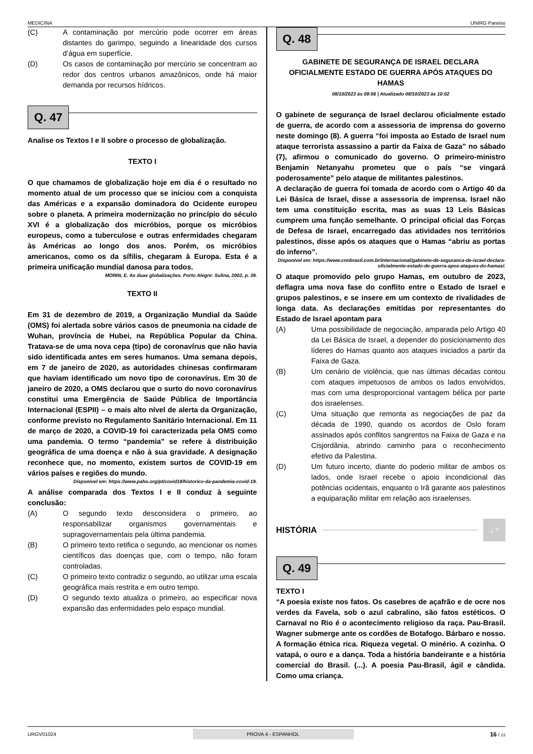MEDICINA UNIRG Paraíso
(C) A contaminação por mercúrio pode ocorrer em áreas distantes do garimpo, seguindo a linearidade dos cursos d’água em superfície.
(D) Os casos de contaminação por mercúrio se concentram ao redor dos centros urbanos amazônicos, onde há maior demanda por recursos hídricos.
Q. 47
Analise os Textos I e II sobre o processo de globalização.
TEXTO I
O que chamamos de globalização hoje em dia é o resultado no momento atual de um processo que se iniciou com a conquista das Américas e a expansão dominadora do Ocidente europeu sobre o planeta. A primeira modernização no princípio do século XVI é a globalização dos micróbios, porque os micróbios europeus, como a tuberculose e outras enfermidades chegaram às Américas ao longo dos anos. Porém, os micróbios americanos, como os da sífilis, chegaram à Europa. Esta é a primeira unificação mundial danosa para todos.
MORIN, E. As duas globalizações. Porto Alegre: Sulina, 2002, p. 39.
TEXTO II
Em 31 de dezembro de 2019, a Organização Mundial da Saúde (OMS) foi alertada sobre vários casos de pneumonia na cidade de Wuhan, província de Hubei, na República Popular da China. Tratava-se de uma nova cepa (tipo) de coronavírus que não havia sido identificada antes em seres humanos. Uma semana depois, em 7 de janeiro de 2020, as autoridades chinesas confirmaram que haviam identificado um novo tipo de coronavírus. Em 30 de janeiro de 2020, a OMS declarou que o surto do novo coronavírus constitui uma Emergência de Saúde Pública de Importância Internacional (ESPII) – o mais alto nível de alerta da Organização, conforme previsto no Regulamento Sanitário Internacional. Em 11 de março de 2020, a COVID-19 foi caracterizada pela OMS como uma pandemia. O termo “pandemia” se refere à distribuição geográfica de uma doença e não à sua gravidade. A designação reconhece que, no momento, existem surtos de COVID-19 em vários países e regiões do mundo.
Disponível em: https://www.paho.org/pt/covid19/historico-da-pandemia-covid-19.
A análise comparada dos Textos I e II conduz à seguinte conclusão:
(A) O segundo texto desconsidera o primeiro, ao responsabilizar organismos governamentais e supragovernamentais pela última pandemia.
(B) O primeiro texto retifica o segundo, ao mencionar os nomes científicos das doenças que, com o tempo, não foram controladas.
(C) O primeiro texto contradiz o segundo, ao utilizar uma escala geográfica mais restrita e em outro tempo.
(D) O segundo texto atualiza o primeiro, ao especificar nova expansão das enfermidades pelo espaço mundial.
Q. 48
GABINETE DE SEGURANÇA DE ISRAEL DECLARA OFICIALMENTE ESTADO DE GUERRA APÓS ATAQUES DO HAMAS
08/10/2023 às 09:56 | Atualizado 08/10/2023 às 10:02
O gabinete de segurança de Israel declarou oficialmente estado de guerra, de acordo com a assessoria de imprensa do governo neste domingo (8). A guerra “foi imposta ao Estado de Israel num ataque terrorista assassino a partir da Faixa de Gaza” no sábado (7), afirmou o comunicado do governo. O primeiro-ministro Benjamin Netanyahu prometeu que o país “se vingará poderosamente” pelo ataque de militantes palestinos.
A declaração de guerra foi tomada de acordo com o Artigo 40 da Lei Básica de Israel, disse a assessoria de imprensa. Israel não tem uma constituição escrita, mas as suas 13 Leis Básicas cumprem uma função semelhante. O principal oficial das Forças de Defesa de Israel, encarregado das atividades nos territórios palestinos, disse após os ataques que o Hamas “abriu as portas do inferno”.
Disponível em: https://www.cnnbrasil.com.br/internacional/gabinete-de-seguranca-de-israel-declara-oficialmente-estado-de-guerra-apos-ataques-do-hamas/.
O ataque promovido pelo grupo Hamas, em outubro de 2023, deflagra uma nova fase do conflito entre o Estado de Israel e grupos palestinos, e se insere em um contexto de rivalidades de longa data. As declarações emitidas por representantes do Estado de Israel apontam para
(A) Uma possibilidade de negociação, amparada pelo Artigo 40 da Lei Básica de Israel, a depender do posicionamento dos líderes do Hamas quanto aos ataques iniciados a partir da Faixa de Gaza.
(B) Um cenário de violência, que nas últimas décadas contou com ataques impetuosos de ambos os lados envolvidos, mas com uma desproporcional vantagem bélica por parte dos israelenses.
(C) Uma situação que remonta as negociações de paz da década de 1990, quando os acordos de Oslo foram assinados após conflitos sangrentos na Faixa de Gaza e na Cisjordânia, abrindo caminho para o reconhecimento efetivo da Palestina.
(D) Um futuro incerto, diante do poderio militar de ambos os lados, onde Israel recebe o apoio incondicional das potências ocidentais, enquanto o Irã garante aos palestinos a equiparação militar em relação aos israelenses.
HISTÓRIA ¿ ?
Q. 49
TEXTO I
“A poesia existe nos fatos. Os casebres de açafrão e de ocre nos verdes da Favela, sob o azul cabralino, são fatos estéticos. O Carnaval no Rio é o acontecimento religioso da raça. Pau-Brasil. Wagner submerge ante os cordões de Botafogo. Bárbaro e nosso. A formação étnica rica. Riqueza vegetal. O minério. A cozinha. O vatapá, o ouro e a dança. Toda a história bandeirante e a história comercial do Brasil. (...). A poesia Pau-Brasil, ágil e cândida. Como uma criança.
URGV01024 PROVA 4 - ESPANHOL 16 / 23